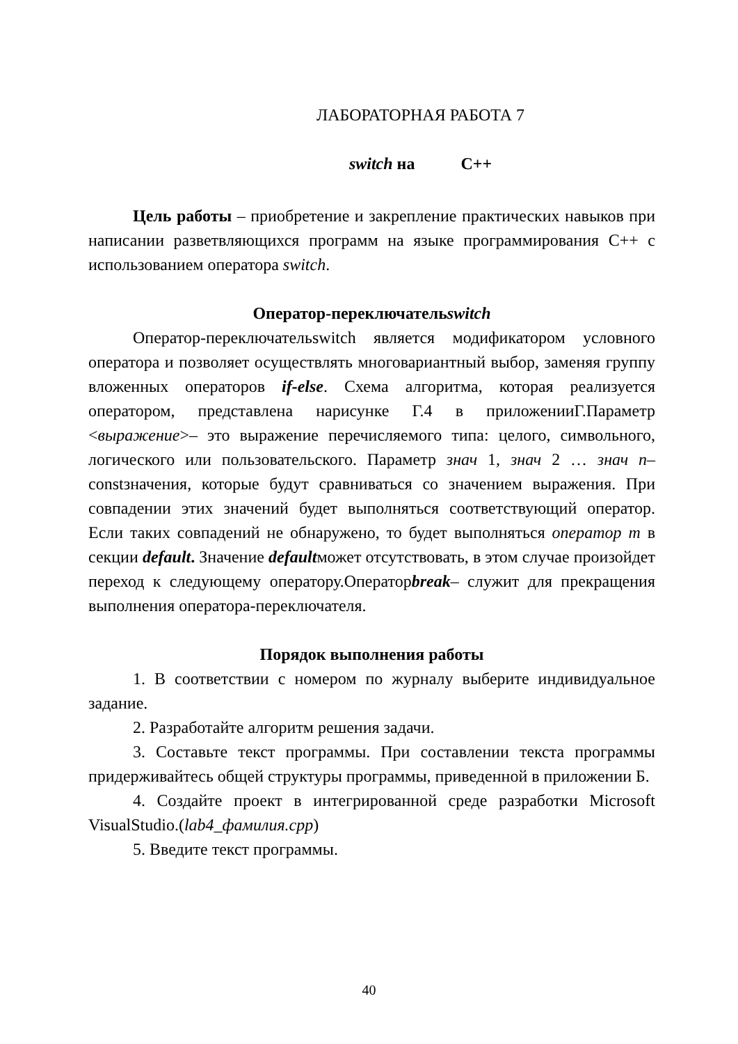ЛАБОРАТОРНАЯ РАБОТА 7
switch на С++
Цель работы – приобретение и закрепление практических навыков при написании разветвляющихся программ на языке программирования С++ с использованием оператора switch.
Оператор-переключательswitch
Оператор-переключательswitch является модификатором условного оператора и позволяет осуществлять многовариантный выбор, заменяя группу вложенных операторов if-else. Схема алгоритма, которая реализуется оператором, представлена нарисунке Г.4 в приложенииГ.Параметр <выражение>– это выражение перечисляемого типа: целого, символьного, логического или пользовательского. Параметр знач 1, знач 2 … знач n– constзначения, которые будут сравниваться со значением выражения. При совпадении этих значений будет выполняться соответствующий оператор. Если таких совпадений не обнаружено, то будет выполняться оператор m в секции default. Значение defaultможет отсутствовать, в этом случае произойдет переход к следующему оператору.Операторbreak– служит для прекращения выполнения оператора-переключателя.
Порядок выполнения работы
1. В соответствии с номером по журналу выберите индивидуальное задание.
2. Разработайте алгоритм решения задачи.
3. Составьте текст программы. При составлении текста программы придерживайтесь общей структуры программы, приведенной в приложении Б.
4. Создайте проект в интегрированной среде разработки Microsoft VisualStudio.(lab4_фамилия.cpp)
5. Введите текст программы.
40